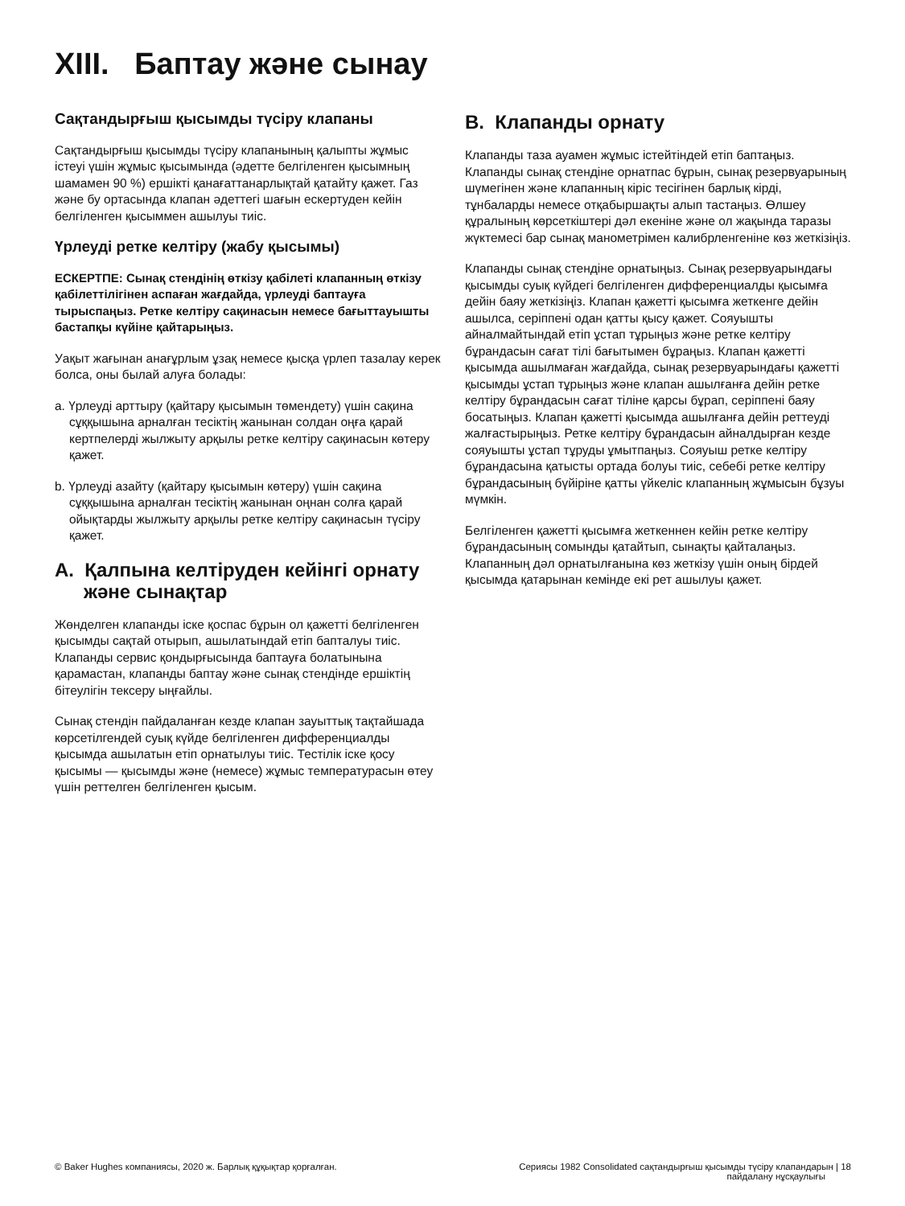XIII. Баптау және сынау
Сақтандырғыш қысымды түсіру клапаны
Сақтандырғыш қысымды түсіру клапанының қалыпты жұмыс істеуі үшін жұмыс қысымында (әдетте белгіленген қысымның шамамен 90 %) ершікті қанағаттанарлықтай қатайту қажет. Газ және бу ортасында клапан әдеттегі шағын ескертуден кейін белгіленген қысыммен ашылуы тиіс.
Үрлеуді ретке келтіру (жабу қысымы)
ЕСКЕРТПЕ: Сынақ стендінің өткізу қабілеті клапанның өткізу қабілеттілігінен аспаған жағдайда, үрлеуді баптауға тырыспаңыз. Ретке келтіру сақинасын немесе бағыттауышты бастапқы күйіне қайтарыңыз.
Уақыт жағынан анағұрлым ұзақ немесе қысқа үрлеп тазалау керек болса, оны былай алуға болады:
a. Үрлеуді арттыру (қайтару қысымын төмендету) үшін сақина сұққышына арналған тесіктің жанынан солдан оңға қарай кертпелерді жылжыту арқылы ретке келтіру сақинасын көтеру қажет.
b. Үрлеуді азайту (қайтару қысымын көтеру) үшін сақина сұққышына арналған тесіктің жанынан оңнан солға қарай ойықтарды жылжыту арқылы ретке келтіру сақинасын түсіру қажет.
A. Қалпына келтіруден кейінгі орнату және сынақтар
Жөнделген клапанды іске қоспас бұрын ол қажетті белгіленген қысымды сақтай отырып, ашылатындай етіп бапталуы тиіс. Клапанды сервис қондырғысында баптауға болатынына қарамастан, клапанды баптау және сынақ стендінде ершіктің бітеулігін тексеру ыңғайлы.
Сынақ стендін пайдаланған кезде клапан зауыттық тақтайшада көрсетілгендей суық күйде белгіленген дифференциалды қысымда ашылатын етіп орнатылуы тиіс. Тестілік іске қосу қысымы — қысымды және (немесе) жұмыс температурасын өтеу үшін реттелген белгіленген қысым.
B. Клапанды орнату
Клапанды таза ауамен жұмыс істейтіндей етіп баптаңыз. Клапанды сынақ стендіне орнатпас бұрын, сынақ резервуарының шүмегінен және клапанның кіріс тесігінен барлық кірді, тұнбаларды немесе отқабыршақты алып тастаңыз. Өлшеу құралының көрсеткіштері дәл екеніне және ол жақында таразы жүктемесі бар сынақ манометрімен калибрленгеніне көз жеткізіңіз.
Клапанды сынақ стендіне орнатыңыз. Сынақ резервуарындағы қысымды суық күйдегі белгіленген дифференциалды қысымға дейін баяу жеткізіңіз. Клапан қажетті қысымға жеткенге дейін ашылса, серіппені одан қатты қысу қажет. Сояуышты айналмайтындай етіп ұстап тұрыңыз және ретке келтіру бұрандасын сағат тілі бағытымен бұраңыз. Клапан қажетті қысымда ашылмаған жағдайда, сынақ резервуарындағы қажетті қысымды ұстап тұрыңыз және клапан ашылғанға дейін ретке келтіру бұрандасын сағат тіліне қарсы бұрап, серіппені баяу босатыңыз. Клапан қажетті қысымда ашылғанға дейін реттеуді жалғастырыңыз. Ретке келтіру бұрандасын айналдырған кезде сояуышты ұстап тұруды ұмытпаңыз. Сояуыш ретке келтіру бұрандасына қатысты ортада болуы тиіс, себебі ретке келтіру бұрандасының бүйіріне қатты үйкеліс клапанның жұмысын бұзуы мүмкін.
Белгіленген қажетті қысымға жеткеннен кейін ретке келтіру бұрандасының сомынды қатайтып, сынақты қайталаңыз. Клапанның дәл орнатылғанына көз жеткізу үшін оның бірдей қысымда қатарынан кемінде екі рет ашылуы қажет.
© Baker Hughes компаниясы, 2020 ж. Барлық құқықтар қорғалған.
Сериясы 1982 Consolidated сақтандырғыш қысымды түсіру клапандарын | 18
пайдалану нұсқаулығы